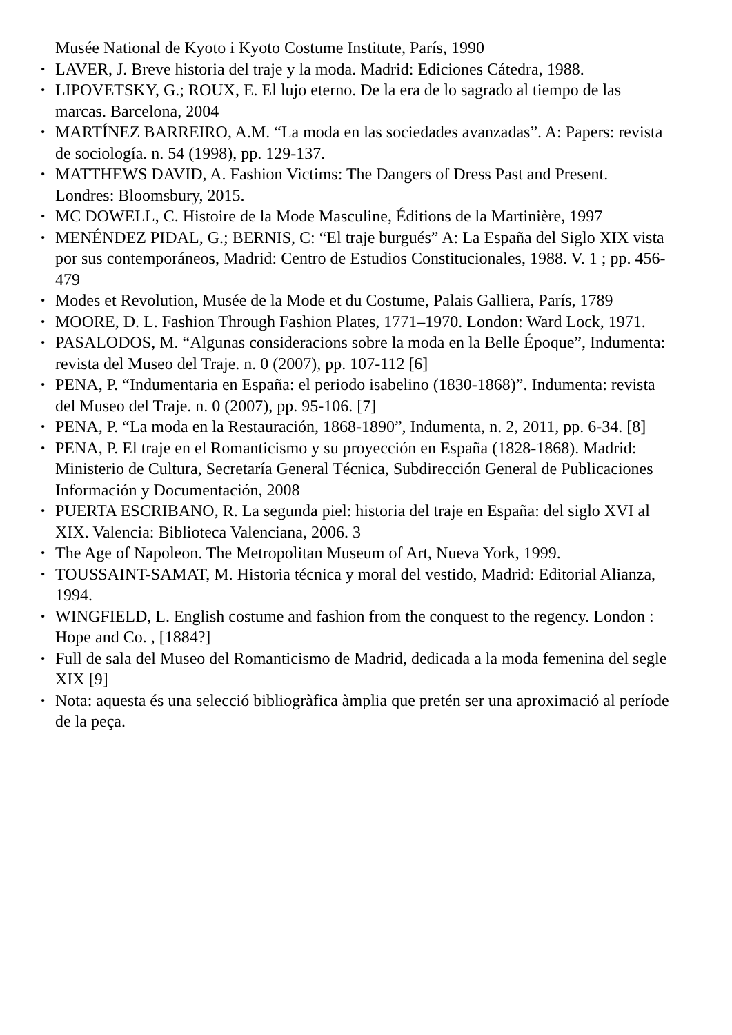Musée National de Kyoto i Kyoto Costume Institute, París, 1990
• LAVER, J. Breve historia del traje y la moda. Madrid: Ediciones Cátedra, 1988.
• LIPOVETSKY, G.; ROUX, E. El lujo eterno. De la era de lo sagrado al tiempo de las marcas. Barcelona, 2004
• MARTÍNEZ BARREIRO, A.M. “La moda en las sociedades avanzadas”. A: Papers: revista de sociología. n. 54 (1998), pp. 129-137.
• MATTHEWS DAVID, A. Fashion Victims: The Dangers of Dress Past and Present. Londres: Bloomsbury, 2015.
• MC DOWELL, C. Histoire de la Mode Masculine, Éditions de la Martinière, 1997
• MENÉNDEZ PIDAL, G.; BERNIS, C: “El traje burgués” A: La España del Siglo XIX vista por sus contemporáneos, Madrid: Centro de Estudios Constitucionales, 1988. V. 1 ; pp. 456-479
• Modes et Revolution, Musée de la Mode et du Costume, Palais Galliera, París, 1789
• MOORE, D. L. Fashion Through Fashion Plates, 1771–1970. London: Ward Lock, 1971.
• PASALODOS, M. “Algunas consideracions sobre la moda en la Belle Époque”, Indumenta: revista del Museo del Traje. n. 0 (2007), pp. 107-112 [6]
• PENA, P. “Indumentaria en España: el periodo isabelino (1830-1868)”. Indumenta: revista del Museo del Traje. n. 0 (2007), pp. 95-106. [7]
• PENA, P. “La moda en la Restauración, 1868-1890”, Indumenta, n. 2, 2011, pp. 6-34. [8]
• PENA, P. El traje en el Romanticismo y su proyección en España (1828-1868). Madrid: Ministerio de Cultura, Secretaría General Técnica, Subdirección General de Publicaciones Información y Documentación, 2008
• PUERTA ESCRIBANO, R. La segunda piel: historia del traje en España: del siglo XVI al XIX. Valencia: Biblioteca Valenciana, 2006. 3
• The Age of Napoleon. The Metropolitan Museum of Art, Nueva York, 1999.
• TOUSSAINT-SAMAT, M. Historia técnica y moral del vestido, Madrid: Editorial Alianza, 1994.
• WINGFIELD, L. English costume and fashion from the conquest to the regency. London : Hope and Co. , [1884?]
• Full de sala del Museo del Romanticismo de Madrid, dedicada a la moda femenina del segle XIX [9]
• Nota: aquesta és una selecció bibliogràfica àmplia que pretén ser una aproximació al període de la peça.